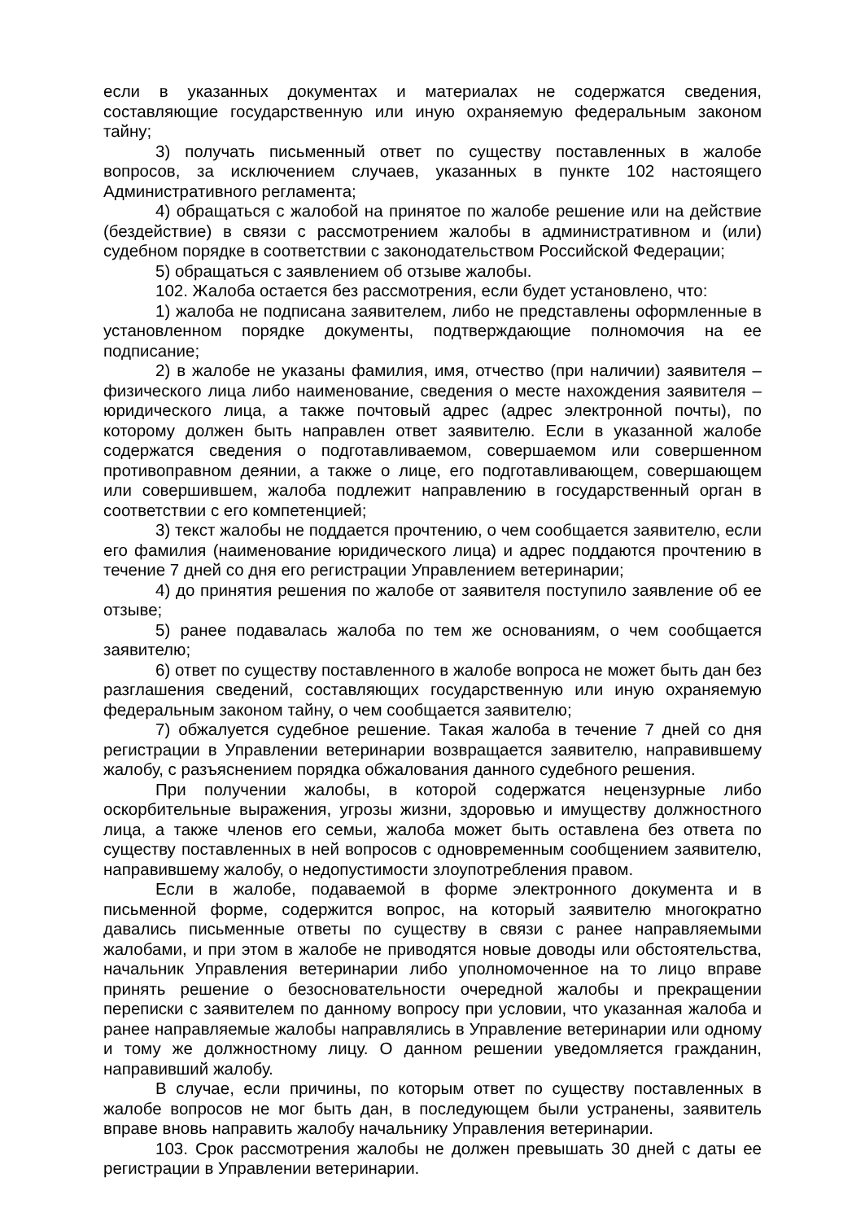если в указанных документах и материалах не содержатся сведения, составляющие государственную или иную охраняемую федеральным законом тайну;
3) получать письменный ответ по существу поставленных в жалобе вопросов, за исключением случаев, указанных в пункте 102 настоящего Административного регламента;
4) обращаться с жалобой на принятое по жалобе решение или на действие (бездействие) в связи с рассмотрением жалобы в административном и (или) судебном порядке в соответствии с законодательством Российской Федерации;
5) обращаться с заявлением об отзыве жалобы.
102. Жалоба остается без рассмотрения, если будет установлено, что:
1) жалоба не подписана заявителем, либо не представлены оформленные в установленном порядке документы, подтверждающие полномочия на ее подписание;
2) в жалобе не указаны фамилия, имя, отчество (при наличии) заявителя – физического лица либо наименование, сведения о месте нахождения заявителя – юридического лица, а также почтовый адрес (адрес электронной почты), по которому должен быть направлен ответ заявителю. Если в указанной жалобе содержатся сведения о подготавливаемом, совершаемом или совершенном противоправном деянии, а также о лице, его подготавливающем, совершающем или совершившем, жалоба подлежит направлению в государственный орган в соответствии с его компетенцией;
3) текст жалобы не поддается прочтению, о чем сообщается заявителю, если его фамилия (наименование юридического лица) и адрес поддаются прочтению в течение 7 дней со дня его регистрации Управлением ветеринарии;
4) до принятия решения по жалобе от заявителя поступило заявление об ее отзыве;
5) ранее подавалась жалоба по тем же основаниям, о чем сообщается заявителю;
6) ответ по существу поставленного в жалобе вопроса не может быть дан без разглашения сведений, составляющих государственную или иную охраняемую федеральным законом тайну, о чем сообщается заявителю;
7) обжалуется судебное решение. Такая жалоба в течение 7 дней со дня регистрации в Управлении ветеринарии возвращается заявителю, направившему жалобу, с разъяснением порядка обжалования данного судебного решения.
При получении жалобы, в которой содержатся нецензурные либо оскорбительные выражения, угрозы жизни, здоровью и имуществу должностного лица, а также членов его семьи, жалоба может быть оставлена без ответа по существу поставленных в ней вопросов с одновременным сообщением заявителю, направившему жалобу, о недопустимости злоупотребления правом.
Если в жалобе, подаваемой в форме электронного документа и в письменной форме, содержится вопрос, на который заявителю многократно давались письменные ответы по существу в связи с ранее направляемыми жалобами, и при этом в жалобе не приводятся новые доводы или обстоятельства, начальник Управления ветеринарии либо уполномоченное на то лицо вправе принять решение о безосновательности очередной жалобы и прекращении переписки с заявителем по данному вопросу при условии, что указанная жалоба и ранее направляемые жалобы направлялись в Управление ветеринарии или одному и тому же должностному лицу. О данном решении уведомляется гражданин, направивший жалобу.
В случае, если причины, по которым ответ по существу поставленных в жалобе вопросов не мог быть дан, в последующем были устранены, заявитель вправе вновь направить жалобу начальнику Управления ветеринарии.
103. Срок рассмотрения жалобы не должен превышать 30 дней с даты ее регистрации в Управлении ветеринарии.